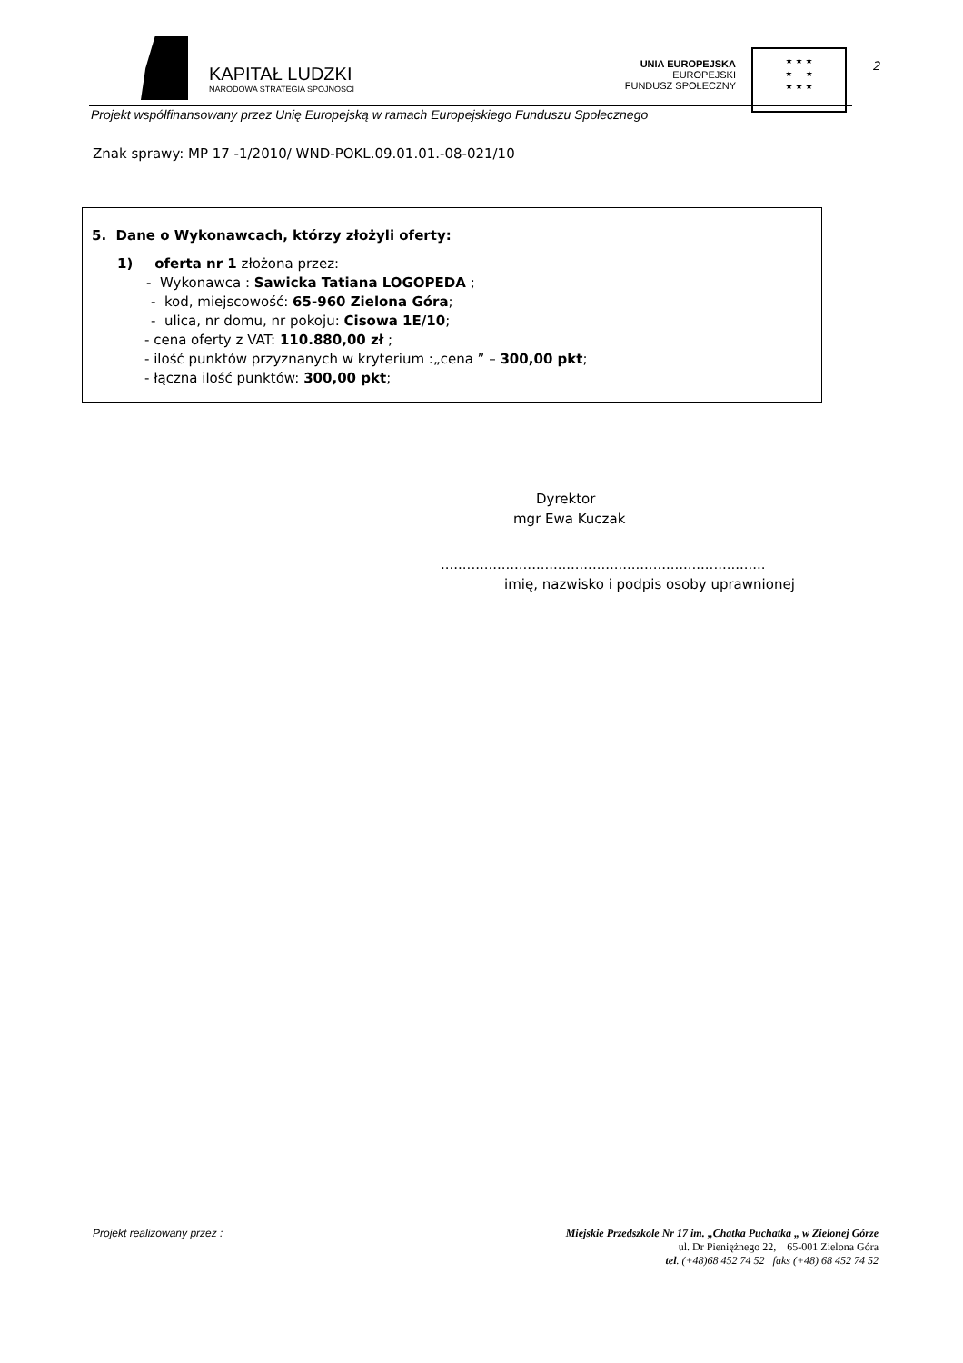KAPITAŁ LUDZKI
NARODOWA STRATEGIA SPÓJNOŚCI
UNIA EUROPEJSKA
EUROPEJSKI
FUNDUSZ SPOŁECZNY
★ ★ ★
★ ★
★ ★ ★
2
Projekt współfinansowany przez Unię Europejską w ramach Europejskiego Funduszu Społecznego
Znak sprawy: MP 17 -1/2010/ WND-POKL.09.01.01.-08-021/10
5. Dane o Wykonawcach, którzy złożyli oferty:
1) oferta nr 1 złożona przez:
- Wykonawca : Sawicka Tatiana LOGOPEDA ;
- kod, miejscowość: 65-960 Zielona Góra;
- ulica, nr domu, nr pokoju: Cisowa 1E/10;
- cena oferty z VAT: 110.880,00 zł ;
- ilość punktów przyznanych w kryterium :„cena ” – 300,00 pkt;
- łączna ilość punktów: 300,00 pkt;
Dyrektor
mgr Ewa Kuczak
...........................................................................
imię, nazwisko i podpis osoby uprawnionej
Projekt realizowany przez : Miejskie Przedszkole Nr 17 im. „Chatka Puchatka „ w Zielonej Górze
ul. Dr Pieniężnego 22, 65-001 Zielona Góra
tel. (+48)68 452 74 52 faks (+48) 68 452 74 52